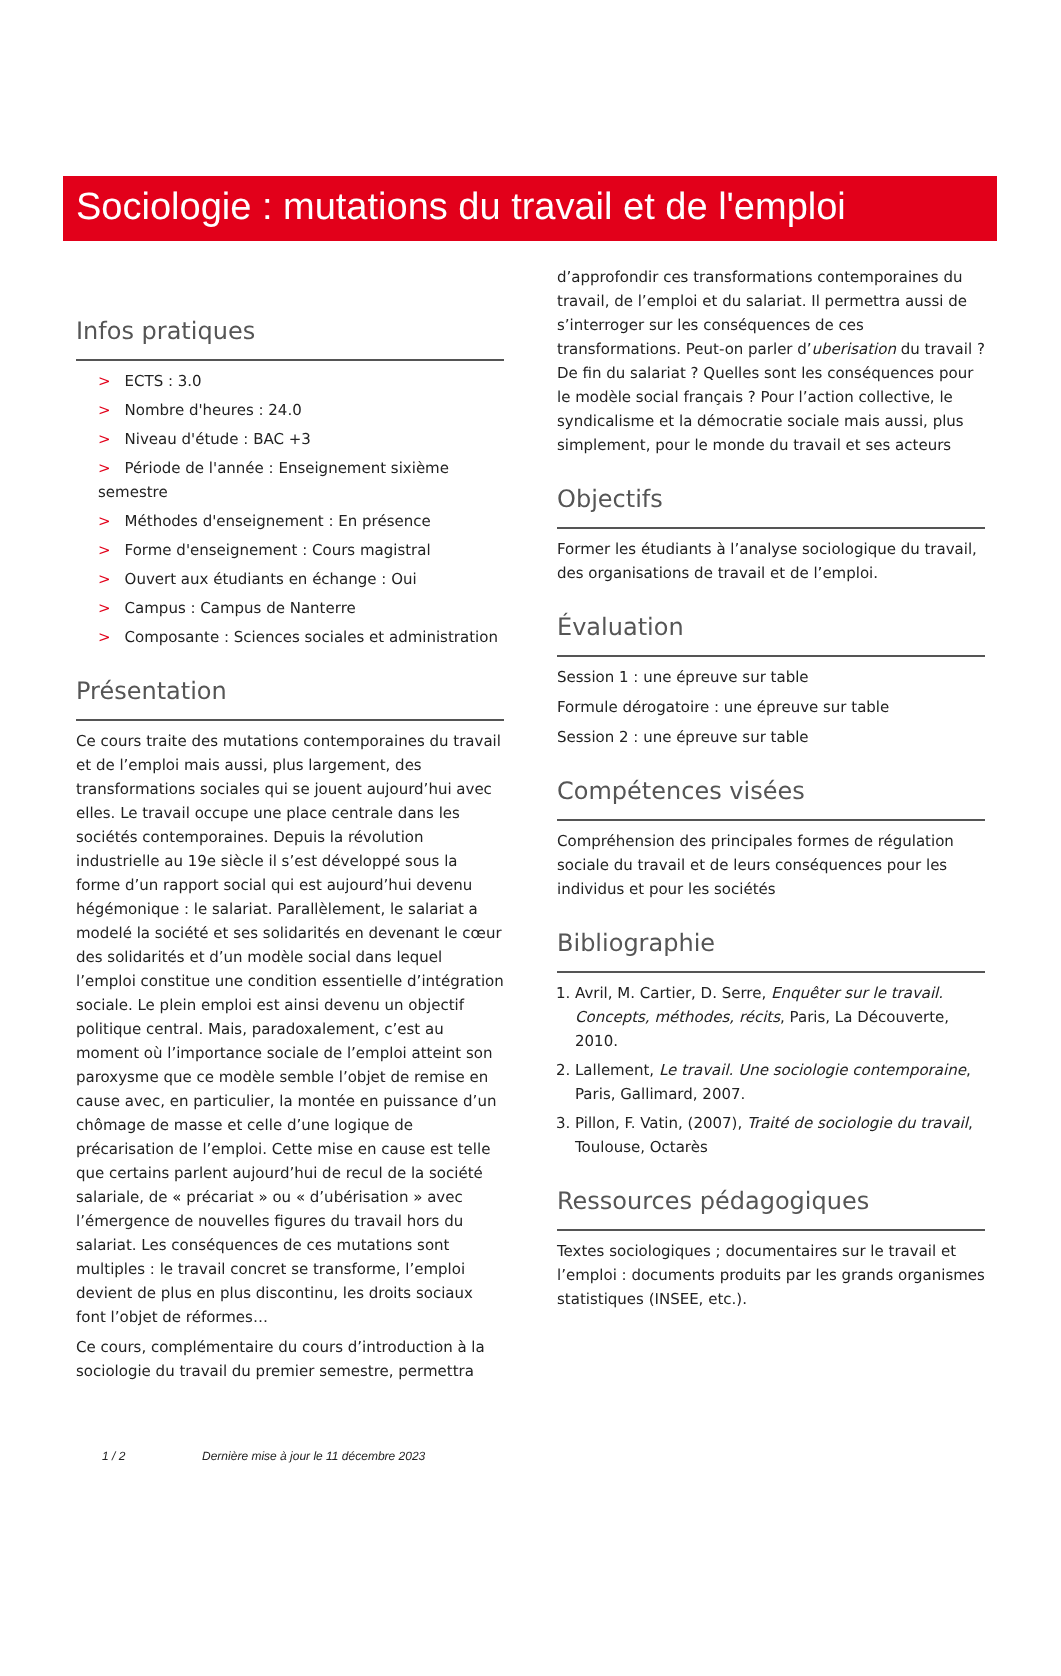Sociologie : mutations du travail et de l'emploi
Infos pratiques
> ECTS : 3.0
> Nombre d'heures : 24.0
> Niveau d'étude : BAC +3
> Période de l'année : Enseignement sixième semestre
> Méthodes d'enseignement : En présence
> Forme d'enseignement : Cours magistral
> Ouvert aux étudiants en échange : Oui
> Campus : Campus de Nanterre
> Composante : Sciences sociales et administration
Présentation
Ce cours traite des mutations contemporaines du travail et de l’emploi mais aussi, plus largement, des transformations sociales qui se jouent aujourd’hui avec elles. Le travail occupe une place centrale dans les sociétés contemporaines. Depuis la révolution industrielle au 19e siècle il s’est développé sous la forme d’un rapport social qui est aujourd’hui devenu hégémonique : le salariat. Parallèlement, le salariat a modelé la société et ses solidarités en devenant le cœur des solidarités et d’un modèle social dans lequel l’emploi constitue une condition essentielle d’intégration sociale. Le plein emploi est ainsi devenu un objectif politique central. Mais, paradoxalement, c’est au moment où l’importance sociale de l’emploi atteint son paroxysme que ce modèle semble l’objet de remise en cause avec, en particulier, la montée en puissance d’un chômage de masse et celle d’une logique de précarisation de l’emploi. Cette mise en cause est telle que certains parlent aujourd’hui de recul de la société salariale, de « précariat » ou « d’ubérisation » avec l’émergence de nouvelles figures du travail hors du salariat. Les conséquences de ces mutations sont multiples : le travail concret se transforme, l’emploi devient de plus en plus discontinu, les droits sociaux font l’objet de réformes…
Ce cours, complémentaire du cours d’introduction à la sociologie du travail du premier semestre, permettra
d’approfondir ces transformations contemporaines du travail, de l’emploi et du salariat. Il permettra aussi de s’interroger sur les conséquences de ces transformations. Peut-on parler d’uberisation du travail ? De fin du salariat ? Quelles sont les conséquences pour le modèle social français ? Pour l’action collective, le syndicalisme et la démocratie sociale mais aussi, plus simplement, pour le monde du travail et ses acteurs
Objectifs
Former les étudiants à l’analyse sociologique du travail, des organisations de travail et de l’emploi.
Évaluation
Session 1 : une épreuve sur table
Formule dérogatoire : une épreuve sur table
Session 2 : une épreuve sur table
Compétences visées
Compréhension des principales formes de régulation sociale du travail et de leurs conséquences pour les individus et pour les sociétés
Bibliographie
1. Avril, M. Cartier, D. Serre, Enquêter sur le travail. Concepts, méthodes, récits, Paris, La Découverte, 2010.
2. Lallement, Le travail. Une sociologie contemporaine, Paris, Gallimard, 2007.
3. Pillon, F. Vatin, (2007), Traité de sociologie du travail, Toulouse, Octarès
Ressources pédagogiques
Textes sociologiques ; documentaires sur le travail et l’emploi : documents produits par les grands organismes statistiques (INSEE, etc.).
1 / 2 Dernière mise à jour le 11 décembre 2023